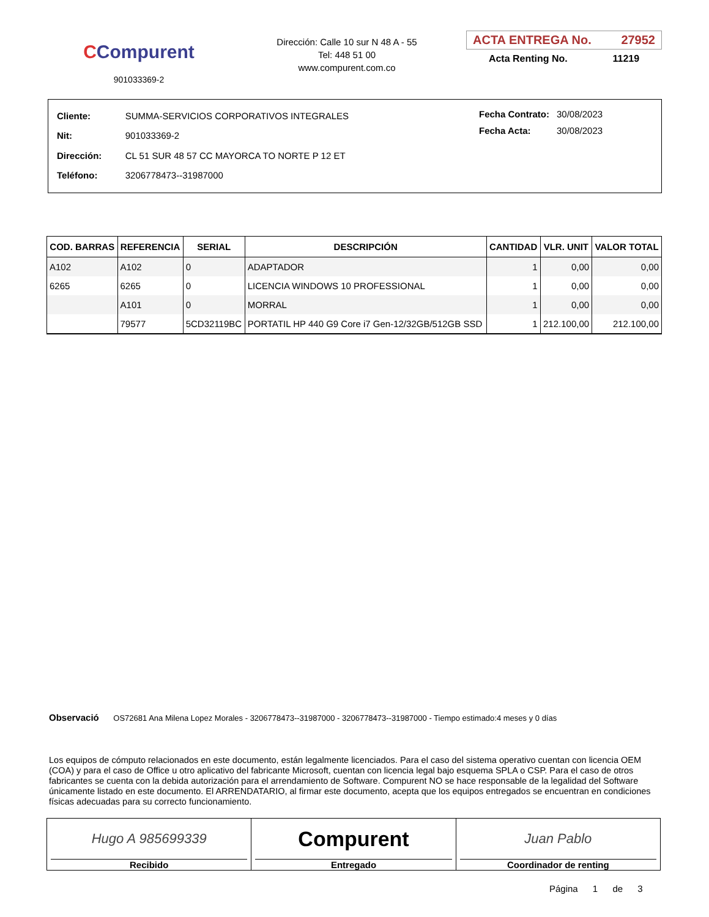CCompurent
901033369-2
Dirección: Calle 10 sur N 48 A - 55
Tel: 448 51 00
www.compurent.com.co
ACTA ENTREGA No. 27952
Acta Renting No. 11219
| Cliente: | SUMMA-SERVICIOS CORPORATIVOS INTEGRALES |
| Nit: | 901033369-2 |
| Dirección: | CL 51 SUR 48 57 CC MAYORCA TO NORTE P 12 ET |
| Teléfono: | 3206778473--31987000 |
| Fecha Contrato: | 30/08/2023 |
| Fecha Acta: | 30/08/2023 |
| COD. BARRAS | REFERENCIA | SERIAL | DESCRIPCIÓN | CANTIDAD | VLR. UNIT | VALOR TOTAL |
| --- | --- | --- | --- | --- | --- | --- |
| A102 | A102 | 0 | ADAPTADOR | 1 | 0,00 | 0,00 |
| 6265 | 6265 | 0 | LICENCIA WINDOWS 10 PROFESSIONAL | 1 | 0,00 | 0,00 |
| | A101 | 0 | MORRAL | 1 | 0,00 | 0,00 |
| | 79577 | 5CD32119BC | PORTATIL HP 440 G9 Core i7 Gen-12/32GB/512GB SSD | 1 | 212.100,00 | 212.100,00 |
Observació OS72681 Ana Milena Lopez Morales - 3206778473--31987000 - 3206778473--31987000 - Tiempo estimado:4 meses y 0 días
Los equipos de cómputo relacionados en este documento, están legalmente licenciados. Para el caso del sistema operativo cuentan con licencia OEM (COA) y para el caso de Office u otro aplicativo del fabricante Microsoft, cuentan con licencia legal bajo esquema SPLA o CSP. Para el caso de otros fabricantes se cuenta con la debida autorización para el arrendamiento de Software. Compurent NO se hace responsable de la legalidad del Software únicamente listado en este documento. El ARRENDATARIO, al firmar este documento, acepta que los equipos entregados se encuentran en condiciones físicas adecuadas para su correcto funcionamiento.
Hugo A 985699339
Recibido
Compurent
Entregado
Juan Pablo
Coordinador de renting
Página 1 de 3